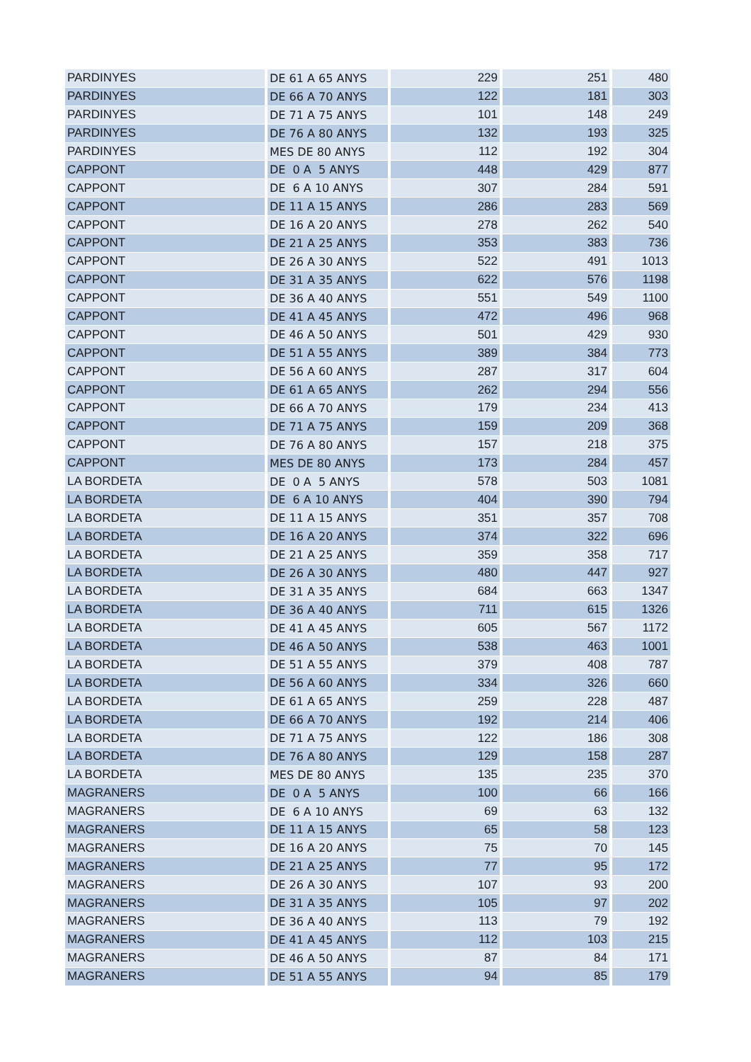| PARDINYES | DE 61 A 65 ANYS | 229 | 251 | 480 |
| PARDINYES | DE 66 A 70 ANYS | 122 | 181 | 303 |
| PARDINYES | DE 71 A 75 ANYS | 101 | 148 | 249 |
| PARDINYES | DE 76 A 80 ANYS | 132 | 193 | 325 |
| PARDINYES | MES DE 80 ANYS | 112 | 192 | 304 |
| CAPPONT | DE 0 A 5 ANYS | 448 | 429 | 877 |
| CAPPONT | DE 6 A 10 ANYS | 307 | 284 | 591 |
| CAPPONT | DE 11 A 15 ANYS | 286 | 283 | 569 |
| CAPPONT | DE 16 A 20 ANYS | 278 | 262 | 540 |
| CAPPONT | DE 21 A 25 ANYS | 353 | 383 | 736 |
| CAPPONT | DE 26 A 30 ANYS | 522 | 491 | 1013 |
| CAPPONT | DE 31 A 35 ANYS | 622 | 576 | 1198 |
| CAPPONT | DE 36 A 40 ANYS | 551 | 549 | 1100 |
| CAPPONT | DE 41 A 45 ANYS | 472 | 496 | 968 |
| CAPPONT | DE 46 A 50 ANYS | 501 | 429 | 930 |
| CAPPONT | DE 51 A 55 ANYS | 389 | 384 | 773 |
| CAPPONT | DE 56 A 60 ANYS | 287 | 317 | 604 |
| CAPPONT | DE 61 A 65 ANYS | 262 | 294 | 556 |
| CAPPONT | DE 66 A 70 ANYS | 179 | 234 | 413 |
| CAPPONT | DE 71 A 75 ANYS | 159 | 209 | 368 |
| CAPPONT | DE 76 A 80 ANYS | 157 | 218 | 375 |
| CAPPONT | MES DE 80 ANYS | 173 | 284 | 457 |
| LA BORDETA | DE 0 A 5 ANYS | 578 | 503 | 1081 |
| LA BORDETA | DE 6 A 10 ANYS | 404 | 390 | 794 |
| LA BORDETA | DE 11 A 15 ANYS | 351 | 357 | 708 |
| LA BORDETA | DE 16 A 20 ANYS | 374 | 322 | 696 |
| LA BORDETA | DE 21 A 25 ANYS | 359 | 358 | 717 |
| LA BORDETA | DE 26 A 30 ANYS | 480 | 447 | 927 |
| LA BORDETA | DE 31 A 35 ANYS | 684 | 663 | 1347 |
| LA BORDETA | DE 36 A 40 ANYS | 711 | 615 | 1326 |
| LA BORDETA | DE 41 A 45 ANYS | 605 | 567 | 1172 |
| LA BORDETA | DE 46 A 50 ANYS | 538 | 463 | 1001 |
| LA BORDETA | DE 51 A 55 ANYS | 379 | 408 | 787 |
| LA BORDETA | DE 56 A 60 ANYS | 334 | 326 | 660 |
| LA BORDETA | DE 61 A 65 ANYS | 259 | 228 | 487 |
| LA BORDETA | DE 66 A 70 ANYS | 192 | 214 | 406 |
| LA BORDETA | DE 71 A 75 ANYS | 122 | 186 | 308 |
| LA BORDETA | DE 76 A 80 ANYS | 129 | 158 | 287 |
| LA BORDETA | MES DE 80 ANYS | 135 | 235 | 370 |
| MAGRANERS | DE 0 A 5 ANYS | 100 | 66 | 166 |
| MAGRANERS | DE 6 A 10 ANYS | 69 | 63 | 132 |
| MAGRANERS | DE 11 A 15 ANYS | 65 | 58 | 123 |
| MAGRANERS | DE 16 A 20 ANYS | 75 | 70 | 145 |
| MAGRANERS | DE 21 A 25 ANYS | 77 | 95 | 172 |
| MAGRANERS | DE 26 A 30 ANYS | 107 | 93 | 200 |
| MAGRANERS | DE 31 A 35 ANYS | 105 | 97 | 202 |
| MAGRANERS | DE 36 A 40 ANYS | 113 | 79 | 192 |
| MAGRANERS | DE 41 A 45 ANYS | 112 | 103 | 215 |
| MAGRANERS | DE 46 A 50 ANYS | 87 | 84 | 171 |
| MAGRANERS | DE 51 A 55 ANYS | 94 | 85 | 179 |